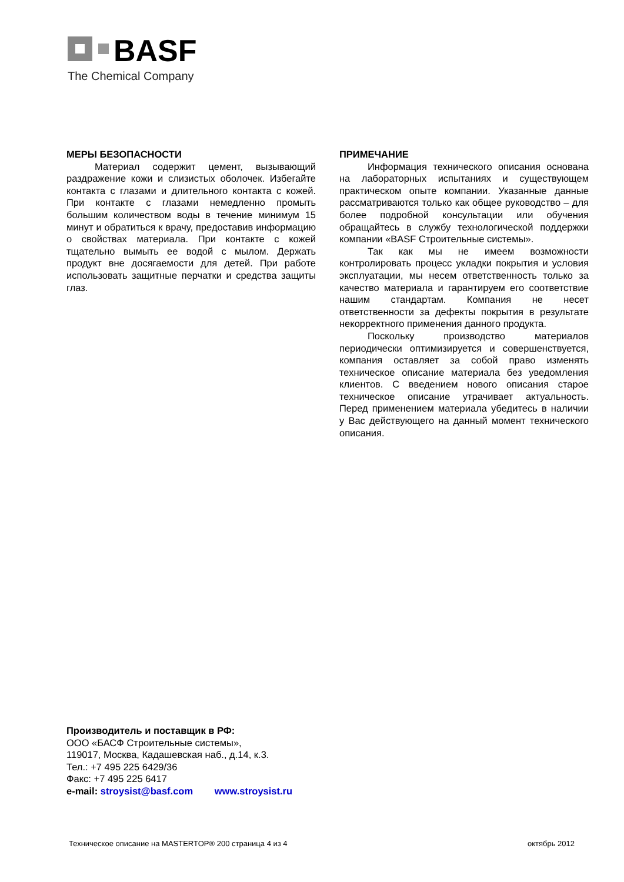BASF
The Chemical Company
МЕРЫ БЕЗОПАСНОСТИ
Материал содержит цемент, вызывающий раздражение кожи и слизистых оболочек. Избегайте контакта с глазами и длительного контакта с кожей. При контакте с глазами немедленно промыть большим количеством воды в течение минимум 15 минут и обратиться к врачу, предоставив информацию о свойствах материала. При контакте с кожей тщательно вымыть ее водой с мылом. Держать продукт вне досягаемости для детей. При работе использовать защитные перчатки и средства защиты глаз.
ПРИМЕЧАНИЕ
Информация технического описания основана на лабораторных испытаниях и существующем практическом опыте компании. Указанные данные рассматриваются только как общее руководство – для более подробной консультации или обучения обращайтесь в службу технологической поддержки компании «BASF Строительные системы».
Так как мы не имеем возможности контролировать процесс укладки покрытия и условия эксплуатации, мы несем ответственность только за качество материала и гарантируем его соответствие нашим стандартам. Компания не несет ответственности за дефекты покрытия в результате некорректного применения данного продукта.
Поскольку производство материалов периодически оптимизируется и совершенствуется, компания оставляет за собой право изменять техническое описание материала без уведомления клиентов. С введением нового описания старое техническое описание утрачивает актуальность. Перед применением материала убедитесь в наличии у Вас действующего на данный момент технического описания.
Производитель и поставщик в РФ:
ООО «БАСФ Строительные системы»,
119017, Москва, Кадашевская наб., д.14, к.3.
Тел.: +7 495 225 6429/36
Факс: +7 495 225 6417
e-mail: stroysist@basf.com www.stroysist.ru
Техническое описание на MASTERTOP® 200 страница 4 из 4 октябрь 2012